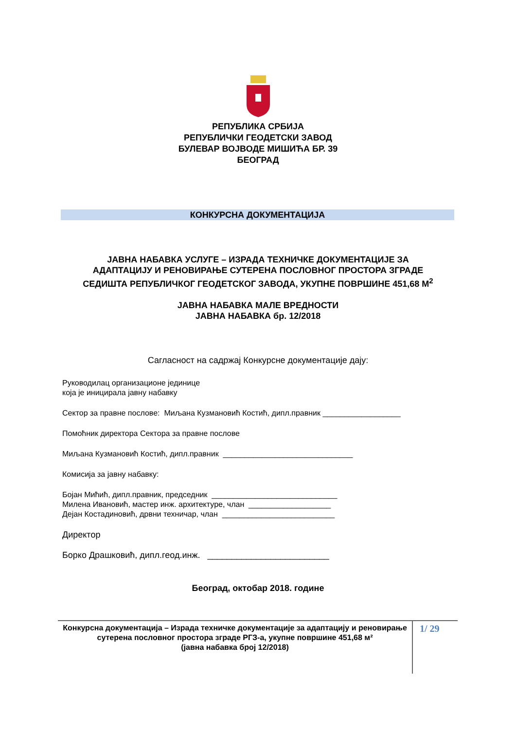РЕПУБЛИКА СРБИЈА
РЕПУБЛИЧКИ ГЕОДЕТСКИ ЗАВОД
БУЛЕВАР ВОЈВОДЕ МИШИЋА БР. 39
БЕОГРАД
КОНКУРСНА ДОКУМЕНТАЦИЈА
ЈАВНА НАБАВКА УСЛУГЕ – ИЗРАДА ТЕХНИЧКЕ ДОКУМЕНТАЦИЈЕ ЗА
АДАПТАЦИЈУ И РЕНОВИРАЊЕ СУТЕРЕНА ПОСЛОВНОГ ПРОСТОРА ЗГРАДЕ
СЕДИШТА РЕПУБЛИЧКОГ ГЕОДЕТСКОГ ЗАВОДА, УКУПНЕ ПОВРШИНЕ 451,68 М<sup>2</sup>
ЈАВНА НАБАВКА МАЛЕ ВРЕДНОСТИ
ЈАВНА НАБАВКА бр. 12/2018
Сагласност на садржај Конкурсне документације дају:
Руководилац организационе јединице
која је иницирала јавну набавку
Сектор за правне послове: Миљана Кузмановић Костић, дипл.правник __________________
Помоћник директора Сектора за правне послове
Миљана Кузмановић Костић, дипл.правник ______________________________
Комисија за јавну набавку:
Бојан Мићић, дипл.правник, председник _____________________________
Милена Ивановић, мастер инж. архитектуре, члан ___________________
Дејан Костадиновић, дрвни техничар, члан __________________________
Директор
Борко Драшковић, дипл.геод.инж. _________________________
Београд, октобар 2018. године
Конкурсна документација – Израда техничке документације за адаптацију и реновирање сутерена пословног простора зграде РГЗ-а, укупне површине 451,68 м²
(јавна набавка број 12/2018)
1/ 29